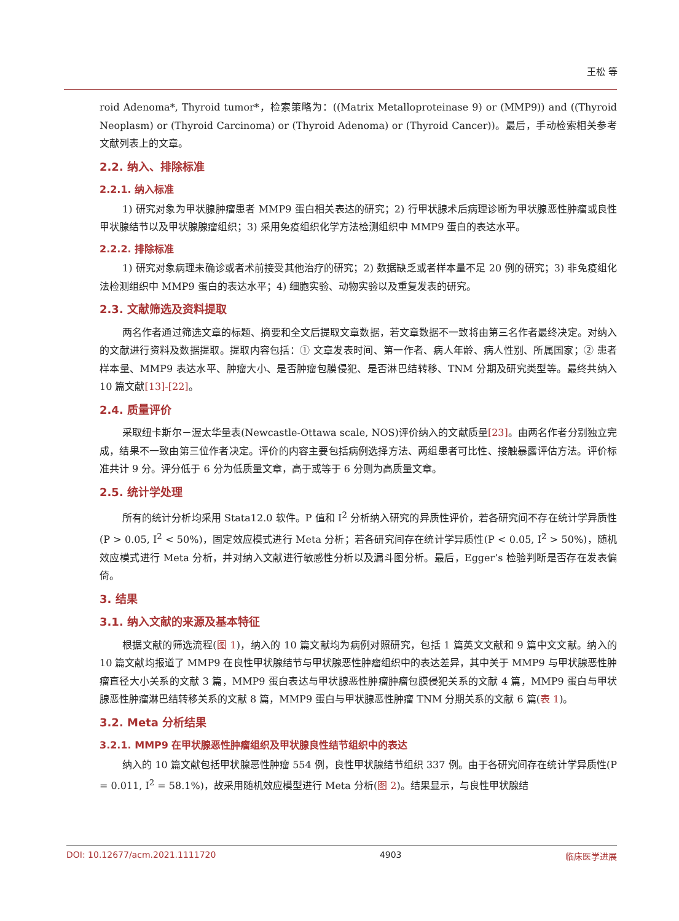王松 等
roid Adenoma*, Thyroid tumor*，检索策略为：((Matrix Metalloproteinase 9) or (MMP9)) and ((Thyroid Neoplasm) or (Thyroid Carcinoma) or (Thyroid Adenoma) or (Thyroid Cancer))。最后，手动检索相关参考文献列表上的文章。
2.2. 纳入、排除标准
2.2.1. 纳入标准
1) 研究对象为甲状腺肿瘤患者 MMP9 蛋白相关表达的研究；2) 行甲状腺术后病理诊断为甲状腺恶性肿瘤或良性甲状腺结节以及甲状腺腺瘤组织；3) 采用免疫组织化学方法检测组织中 MMP9 蛋白的表达水平。
2.2.2. 排除标准
1) 研究对象病理未确诊或者术前接受其他治疗的研究；2) 数据缺乏或者样本量不足 20 例的研究；3) 非免疫组化法检测组织中 MMP9 蛋白的表达水平；4) 细胞实验、动物实验以及重复发表的研究。
2.3. 文献筛选及资料提取
两名作者通过筛选文章的标题、摘要和全文后提取文章数据，若文章数据不一致将由第三名作者最终决定。对纳入的文献进行资料及数据提取。提取内容包括：① 文章发表时间、第一作者、病人年龄、病人性别、所属国家；② 患者样本量、MMP9 表达水平、肿瘤大小、是否肿瘤包膜侵犯、是否淋巴结转移、TNM 分期及研究类型等。最终共纳入 10 篇文献[13]-[22]。
2.4. 质量评价
采取纽卡斯尔－渥太华量表(Newcastle-Ottawa scale, NOS)评价纳入的文献质量[23]。由两名作者分别独立完成，结果不一致由第三位作者决定。评价的内容主要包括病例选择方法、两组患者可比性、接触暴露评估方法。评价标准共计 9 分。评分低于 6 分为低质量文章，高于或等于 6 分则为高质量文章。
2.5. 统计学处理
所有的统计分析均采用 Stata12.0 软件。P 值和 I<sup>2</sup> 分析纳入研究的异质性评价，若各研究间不存在统计学异质性(P > 0.05, I<sup>2</sup> < 50%)，固定效应模式进行 Meta 分析；若各研究间存在统计学异质性(P < 0.05, I<sup>2</sup> > 50%)，随机效应模式进行 Meta 分析，并对纳入文献进行敏感性分析以及漏斗图分析。最后，Egger’s 检验判断是否存在发表偏倚。
3. 结果
3.1. 纳入文献的来源及基本特征
根据文献的筛选流程(图 1)，纳入的 10 篇文献均为病例对照研究，包括 1 篇英文文献和 9 篇中文文献。纳入的 10 篇文献均报道了 MMP9 在良性甲状腺结节与甲状腺恶性肿瘤组织中的表达差异，其中关于 MMP9 与甲状腺恶性肿瘤直径大小关系的文献 3 篇，MMP9 蛋白表达与甲状腺恶性肿瘤肿瘤包膜侵犯关系的文献 4 篇，MMP9 蛋白与甲状腺恶性肿瘤淋巴结转移关系的文献 8 篇，MMP9 蛋白与甲状腺恶性肿瘤 TNM 分期关系的文献 6 篇(表 1)。
3.2. Meta 分析结果
3.2.1. MMP9 在甲状腺恶性肿瘤组织及甲状腺良性结节组织中的表达
纳入的 10 篇文献包括甲状腺恶性肿瘤 554 例，良性甲状腺结节组织 337 例。由于各研究间存在统计学异质性(P = 0.011, I<sup>2</sup> = 58.1%)，故采用随机效应模型进行 Meta 分析(图 2)。结果显示，与良性甲状腺结
DOI: 10.12677/acm.2021.1111720 4903 临床医学进展